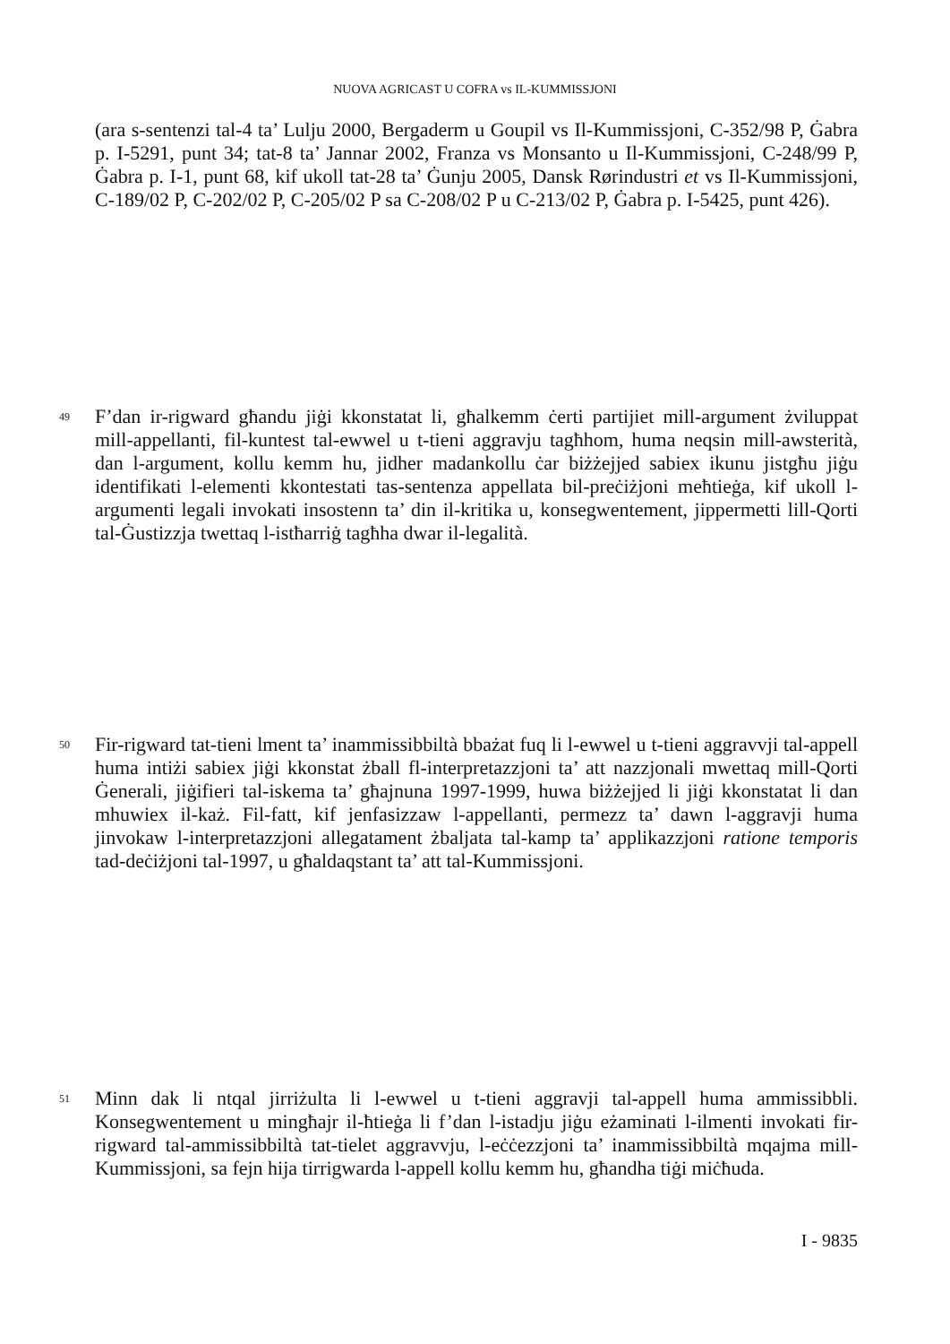NUOVA AGRICAST U COFRA vs IL-KUMMISSJONI
(ara s-sentenzi tal-4 ta’ Lulju 2000, Bergaderm u Goupil vs Il-Kummissjoni, C-352/98 P, Ġabra p. I-5291, punt 34; tat-8 ta’ Jannar 2002, Franza vs Monsanto u Il-Kummissjoni, C-248/99 P, Ġabra p. I-1, punt 68, kif ukoll tat-28 ta’ Ġunju 2005, Dansk Rørindustri et vs Il-Kummissjoni, C-189/02 P, C-202/02 P, C-205/02 P sa C-208/02 P u C-213/02 P, Ġabra p. I-5425, punt 426).
49 F’dan ir-rigward għandu jiġi kkonstatat li, għalkemm ċerti partijiet mill-argument żviluppat mill-appellanti, fil-kuntest tal-ewwel u t-tieni aggravju tagħhom, huma neqsin mill-awsterità, dan l-argument, kollu kemm hu, jidher madankollu ċar biżżejjed sabiex ikunu jistgħu jiġu identifikati l-elementi kkontestati tas-sentenza appellata bil-preċiżjoni meħtieġa, kif ukoll l-argumenti legali invokati insostenn ta’ din il-kritika u, konsegwentement, jippermetti lill-Qorti tal-Ġustizzja twettaq l-istħarriġ tagħha dwar il-legalità.
50 Fir-rigward tat-tieni lment ta’ inammissibbiltà bbażat fuq li l-ewwel u t-tieni aggravvji tal-appell huma intiżi sabiex jiġi kkonstat żball fl-interpretazzjoni ta’ att nazzjonali mwettaq mill-Qorti Ġenerali, jiġifieri tal-iskema ta’ għajnuna 1997-1999, huwa biżżejjed li jiġi kkonstatat li dan mhuwiex il-każ. Fil-fatt, kif jenfasizzaw l-appellanti, permezz ta’ dawn l-aggravji huma jinvokaw l-interpretazzjoni allegatament żbaljata tal-kamp ta’ applikazzjoni ratione temporis tad-deċiżjoni tal-1997, u għaldaqstant ta’ att tal-Kummissjoni.
51 Minn dak li ntqal jirriżulta li l-ewwel u t-tieni aggravji tal-appell huma ammissibbli. Konsegwentement u mingħajr il-ħtieġa li f’dan l-istadju jiġu eżaminati l-ilmenti invokati fir-rigward tal-ammissibbiltà tat-tielet aggravvju, l-eċċezzjoni ta’ inammissibbiltà mqajma mill-Kummissjoni, sa fejn hija tirrigwarda l-appell kollu kemm hu, għandha tiġi miċħuda.
I - 9835